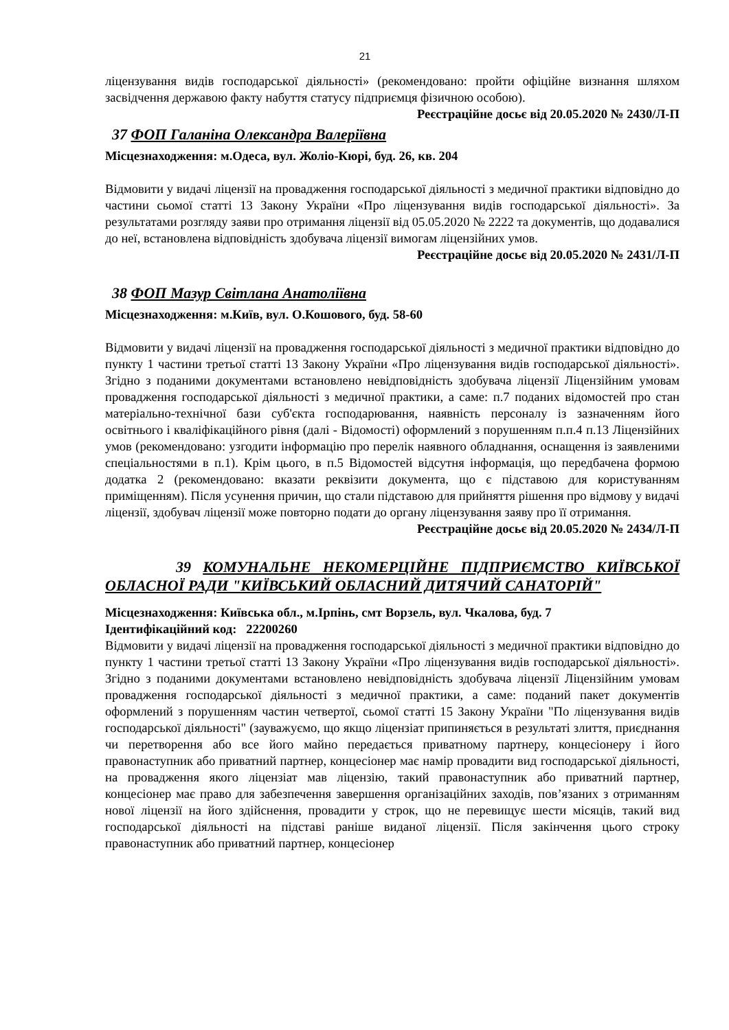21
ліцензування видів господарської діяльності» (рекомендовано: пройти офіційне визнання шляхом засвідчення державою факту набуття статусу підприємця фізичною особою).
Реєстраційне досьє від 20.05.2020 № 2430/Л-П
37 ФОП Галаніна Олександра Валеріївна
Місцезнаходження: м.Одеса, вул. Жоліо-Кюрі, буд. 26, кв. 204
Відмовити у видачі ліцензії на провадження господарської діяльності з медичної практики відповідно до частини сьомої статті 13 Закону України «Про ліцензування видів господарської діяльності». За результатами розгляду заяви про отримання ліцензії від 05.05.2020 № 2222 та документів, що додавалися до неї, встановлена відповідність здобувача ліцензії вимогам ліцензійних умов.
Реєстраційне досьє від 20.05.2020 № 2431/Л-П
38 ФОП Мазур Світлана Анатоліївна
Місцезнаходження: м.Київ, вул. О.Кошового, буд. 58-60
Відмовити у видачі ліцензії на провадження господарської діяльності з медичної практики відповідно до пункту 1 частини третьої статті 13 Закону України «Про ліцензування видів господарської діяльності». Згідно з поданими документами встановлено невідповідність здобувача ліцензії Ліцензійним умовам провадження господарської діяльності з медичної практики, а саме: п.7 поданих відомостей про стан матеріально-технічної бази суб'єкта господарювання, наявність персоналу із зазначенням його освітнього і кваліфікаційного рівня (далі - Відомості) оформлений з порушенням п.п.4 п.13 Ліцензійних умов (рекомендовано: узгодити інформацію про перелік наявного обладнання, оснащення із заявленими спеціальностями в п.1). Крім цього, в п.5 Відомостей відсутня інформація, що передбачена формою додатка 2 (рекомендовано: вказати реквізити документа, що є підставою для користуванням приміщенням). Після усунення причин, що стали підставою для прийняття рішення про відмову у видачі ліцензії, здобувач ліцензії може повторно подати до органу ліцензування заяву про її отримання.
Реєстраційне досьє від 20.05.2020 № 2434/Л-П
39 КОМУНАЛЬНЕ НЕКОМЕРЦІЙНЕ ПІДПРИЄМСТВО КИЇВСЬКОЇ ОБЛАСНОЇ РАДИ "КИЇВСЬКИЙ ОБЛАСНИЙ ДИТЯЧИЙ САНАТОРІЙ"
Місцезнаходження: Київська обл., м.Ірпінь, смт Ворзель, вул. Чкалова, буд. 7
Ідентифікаційний код: 22200260
Відмовити у видачі ліцензії на провадження господарської діяльності з медичної практики відповідно до пункту 1 частини третьої статті 13 Закону України «Про ліцензування видів господарської діяльності». Згідно з поданими документами встановлено невідповідність здобувача ліцензії Ліцензійним умовам провадження господарської діяльності з медичної практики, а саме: поданий пакет документів оформлений з порушенням частин четвертої, сьомої статті 15 Закону України "По ліцензування видів господарської діяльності" (зауважуємо, що якщо ліцензіат припиняється в результаті злиття, приєднання чи перетворення або все його майно передається приватному партнеру, концесіонеру і його правонаступник або приватний партнер, концесіонер має намір провадити вид господарської діяльності, на провадження якого ліцензіат мав ліцензію, такий правонаступник або приватний партнер, концесіонер має право для забезпечення завершення організаційних заходів, пов’язаних з отриманням нової ліцензії на його здійснення, провадити у строк, що не перевищує шести місяців, такий вид господарської діяльності на підставі раніше виданої ліцензії. Після закінчення цього строку правонаступник або приватний партнер, концесіонер